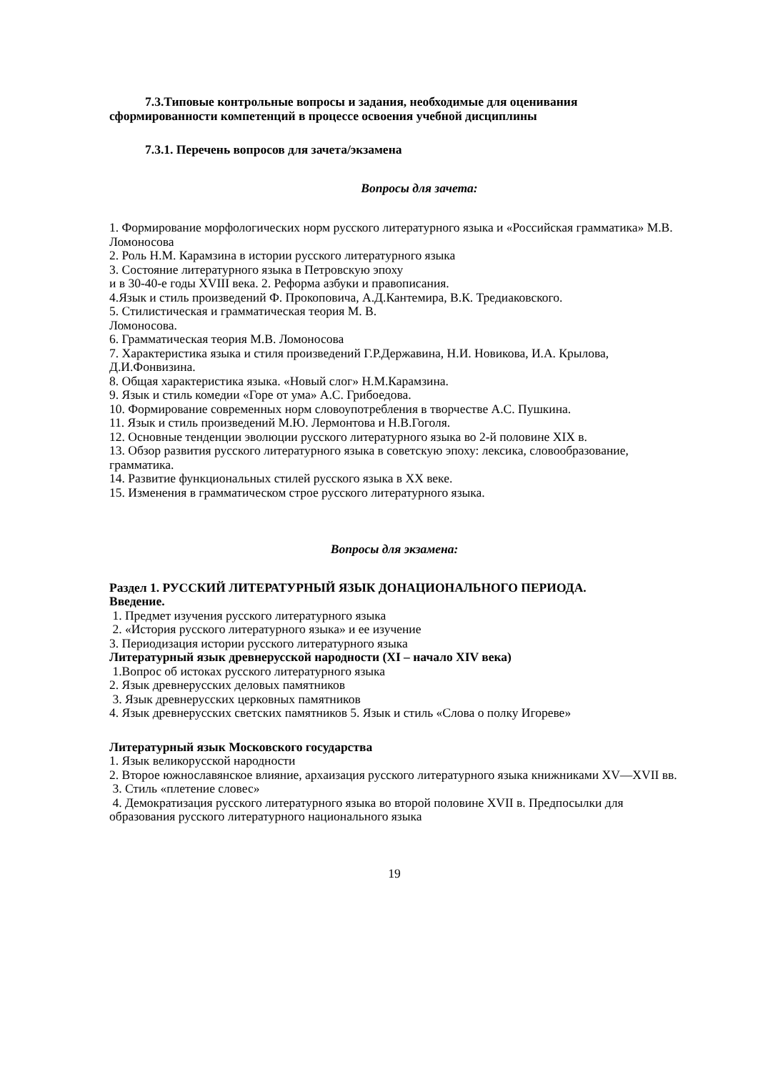7.3.Типовые контрольные вопросы и задания, необходимые для оценивания сформированности компетенций в процессе освоения учебной дисциплины
7.3.1. Перечень вопросов для зачета/экзамена
Вопросы для зачета:
1. Формирование морфологических норм русского литературного языка и «Российская грамматика» М.В. Ломоносова
2. Роль Н.М. Карамзина в истории русского литературного языка
3. Состояние литературного языка в Петровскую эпоху
и в 30-40-е годы XVIII века. 2. Реформа азбуки и правописания.
4.Язык и стиль произведений Ф. Прокоповича, А.Д.Кантемира, В.К. Тредиаковского.
5. Стилистическая и грамматическая теория М. В.
Ломоносова.
6. Грамматическая теория М.В. Ломоносова
7. Характеристика языка и стиля произведений Г.Р.Державина, Н.И. Новикова, И.А. Крылова, Д.И.Фонвизина.
8. Общая характеристика языка. «Новый слог» Н.М.Карамзина.
9. Язык и стиль комедии «Горе от ума» А.С. Грибоедова.
10. Формирование современных норм словоупотребления в творчестве А.С. Пушкина.
11. Язык и стиль произведений М.Ю. Лермонтова и Н.В.Гоголя.
12. Основные тенденции эволюции русского литературного языка во 2-й половине XIX в.
13. Обзор развития русского литературного языка в советскую эпоху: лексика, словообразование, грамматика.
14. Развитие функциональных стилей русского языка в XX веке.
15. Изменения в грамматическом строе русского литературного языка.
Вопросы для экзамена:
Раздел 1. РУССКИЙ ЛИТЕРАТУРНЫЙ ЯЗЫК ДОНАЦИОНАЛЬНОГО ПЕРИОДА.
Введение.
1. Предмет изучения русского литературного языка
2. «История русского литературного языка» и ее изучение
3. Периодизация истории русского литературного языка
Литературный язык древнерусской народности (XI – начало XIV века)
1.Вопрос об истоках русского литературного языка
2. Язык древнерусских деловых памятников
3. Язык древнерусских церковных памятников
4. Язык древнерусских светских памятников 5. Язык и стиль «Слова о полку Игореве»
Литературный язык Московского государства
1. Язык великорусской народности
2. Второе южнославянское влияние, архаизация русского литературного языка книжниками XV—XVII вв.
3. Стиль «плетение словес»
4. Демократизация русского литературного языка во второй половине XVII в. Предпосылки для образования русского литературного национального языка
19